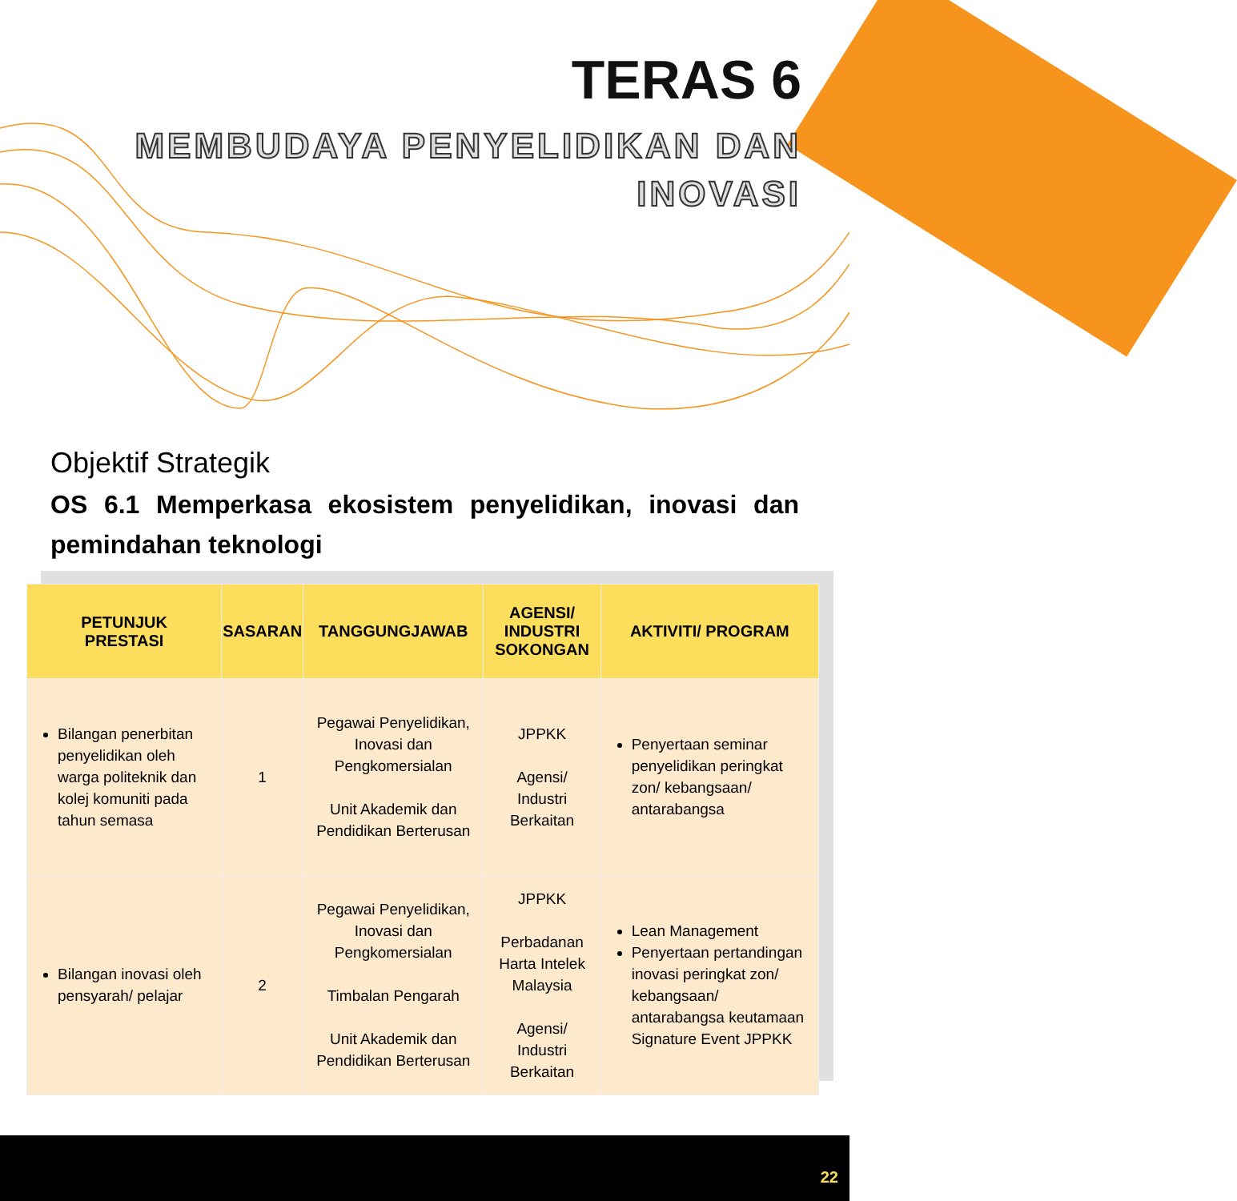TERAS 6
MEMBUDAYA PENYELIDIKAN DAN
INOVASI
Objektif Strategik
OS 6.1 Memperkasa ekosistem penyelidikan, inovasi dan pemindahan teknologi
| PETUNJUK PRESTASI | SASARAN | TANGGUNGJAWAB | AGENSI/ INDUSTRI SOKONGAN | AKTIVITI/ PROGRAM |
| --- | --- | --- | --- | --- |
| Bilangan penerbitan penyelidikan oleh warga politeknik dan kolej komuniti pada tahun semasa | 1 | Pegawai Penyelidikan, Inovasi dan Pengkomersialan Unit Akademik dan Pendidikan Berterusan | JPPKK Agensi/ Industri Berkaitan | Penyertaan seminar penyelidikan peringkat zon/ kebangsaan/ antarabangsa |
| Bilangan inovasi oleh pensyarah/ pelajar | 2 | Pegawai Penyelidikan, Inovasi dan Pengkomersialan Timbalan Pengarah Unit Akademik dan Pendidikan Berterusan | JPPKK Perbadanan Harta Intelek Malaysia Agensi/ Industri Berkaitan | Lean Management Penyertaan pertandingan inovasi peringkat zon/ kebangsaan/ antarabangsa keutamaan Signature Event JPPKK |
22